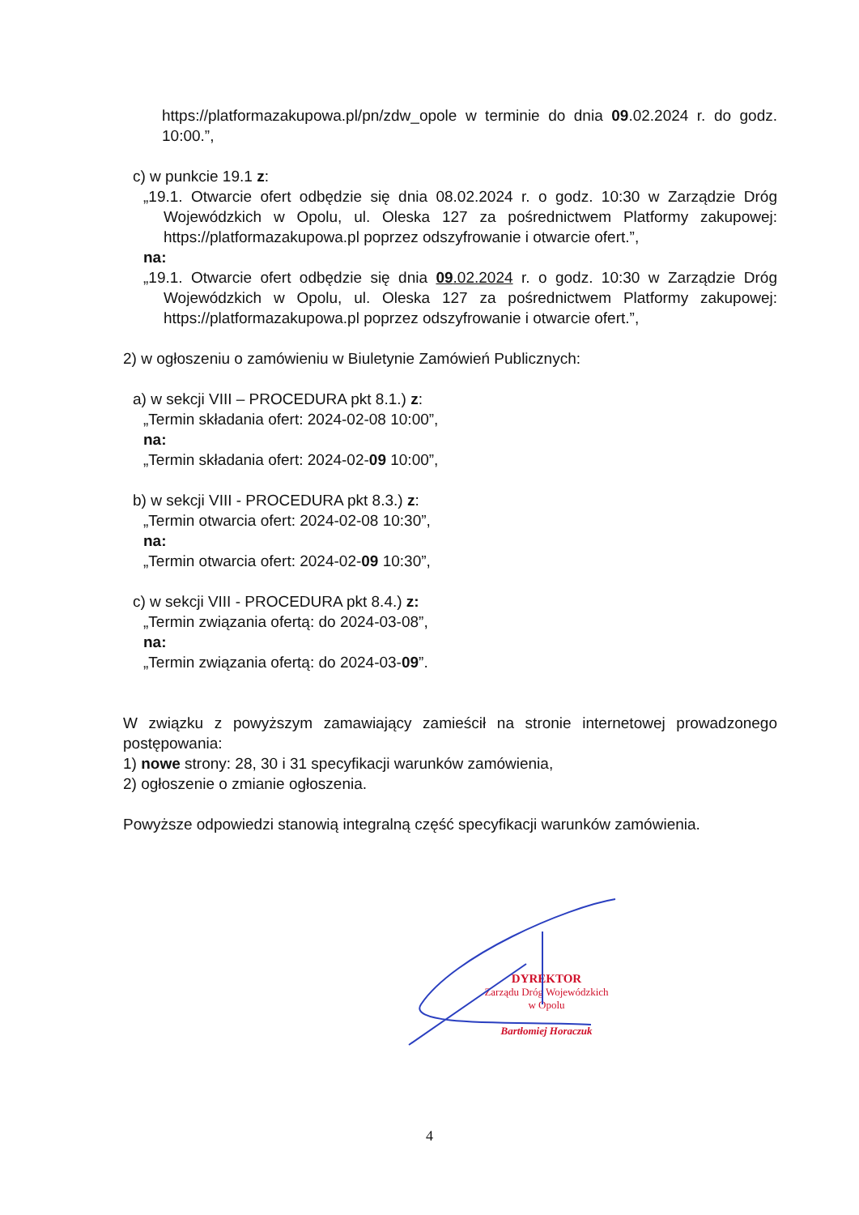https://platformazakupowa.pl/pn/zdw_opole w terminie do dnia 09.02.2024 r. do godz. 10:00.”,
c) w punkcie 19.1 z:
„19.1. Otwarcie ofert odbędzie się dnia 08.02.2024 r. o godz. 10:30 w Zarządzie Dróg Wojewódzkich w Opolu, ul. Oleska 127 za pośrednictwem Platformy zakupowej: https://platformazakupowa.pl poprzez odszyfrowanie i otwarcie ofert.”,
na:
„19.1. Otwarcie ofert odbędzie się dnia 09.02.2024 r. o godz. 10:30 w Zarządzie Dróg Wojewódzkich w Opolu, ul. Oleska 127 za pośrednictwem Platformy zakupowej: https://platformazakupowa.pl poprzez odszyfrowanie i otwarcie ofert.”,
2) w ogłoszeniu o zamówieniu w Biuletynie Zamówień Publicznych:
a) w sekcji VIII – PROCEDURA pkt 8.1.) z:
„Termin składania ofert: 2024-02-08 10:00”,
na:
„Termin składania ofert: 2024-02-09 10:00”,
b) w sekcji VIII - PROCEDURA pkt 8.3.) z:
„Termin otwarcia ofert: 2024-02-08 10:30”,
na:
„Termin otwarcia ofert: 2024-02-09 10:30”,
c) w sekcji VIII - PROCEDURA pkt 8.4.) z:
„Termin związania ofertą: do 2024-03-08”,
na:
„Termin związania ofertą: do 2024-03-09”.
W związku z powyższym zamawiający zamieścił na stronie internetowej prowadzonego postępowania:
1) nowe strony: 28, 30 i 31 specyfikacji warunków zamówienia,
2) ogłoszenie o zmianie ogłoszenia.
Powyższe odpowiedzi stanowią integralną część specyfikacji warunków zamówienia.
DYREKTOR
Zarządu Dróg Wojewódzkich
w Opolu
Bartłomiej Horaczuk
4